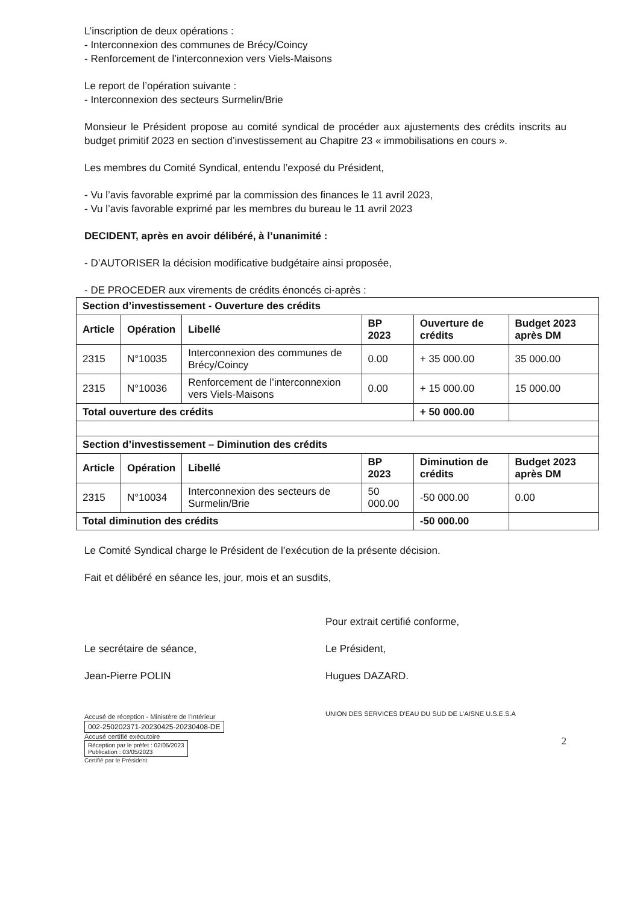L’inscription de deux opérations :
- Interconnexion des communes de Brécy/Coincy
- Renforcement de l’interconnexion vers Viels-Maisons
Le report de l’opération suivante :
- Interconnexion des secteurs Surmelin/Brie
Monsieur le Président propose au comité syndical de procéder aux ajustements des crédits inscrits au budget primitif 2023 en section d’investissement au Chapitre 23 « immobilisations en cours ».
Les membres du Comité Syndical, entendu l’exposé du Président,
- Vu l’avis favorable exprimé par la commission des finances le 11 avril 2023,
- Vu l’avis favorable exprimé par les membres du bureau le 11 avril 2023
DECIDENT, après en avoir délibéré, à l’unanimité :
- D’AUTORISER la décision modificative budgétaire ainsi proposée,
- DE PROCEDER aux virements de crédits énoncés ci-après :
| Section d’investissement - Ouverture des crédits | | | | | |
| --- | --- | --- | --- | --- | --- |
| Article | Opération | Libellé | BP 2023 | Ouverture de crédits | Budget 2023 après DM |
| 2315 | N°10035 | Interconnexion des communes de Brécy/Coincy | 0.00 | + 35 000.00 | 35 000.00 |
| 2315 | N°10036 | Renforcement de l’interconnexion vers Viels-Maisons | 0.00 | + 15 000.00 | 15 000.00 |
| Total ouverture des crédits | | | | + 50 000.00 | |
| Section d’investissement – Diminution des crédits | | | | | |
| Article | Opération | Libellé | BP 2023 | Diminution de crédits | Budget 2023 après DM |
| 2315 | N°10034 | Interconnexion des secteurs de Surmelin/Brie | 50 000.00 | -50 000.00 | 0.00 |
| Total diminution des crédits | | | | -50 000.00 | |
Le Comité Syndical charge le Président de l’exécution de la présente décision.
Fait et délibéré en séance les, jour, mois et an susdits,
Le secrétaire de séance,
Jean-Pierre POLIN
Accusé de réception - Ministère de l'Intérieur
002-250202371-20230425-20230408-DE
Accusé certifié exécutoire
Réception par le préfet : 02/05/2023
Publication : 03/05/2023
Certifié par le Président
Pour extrait certifié conforme,
Le Président,
Hugues DAZARD.
UNION DES SERVICES D'EAU DU SUD DE L'AISNE U.S.E.S.A
2